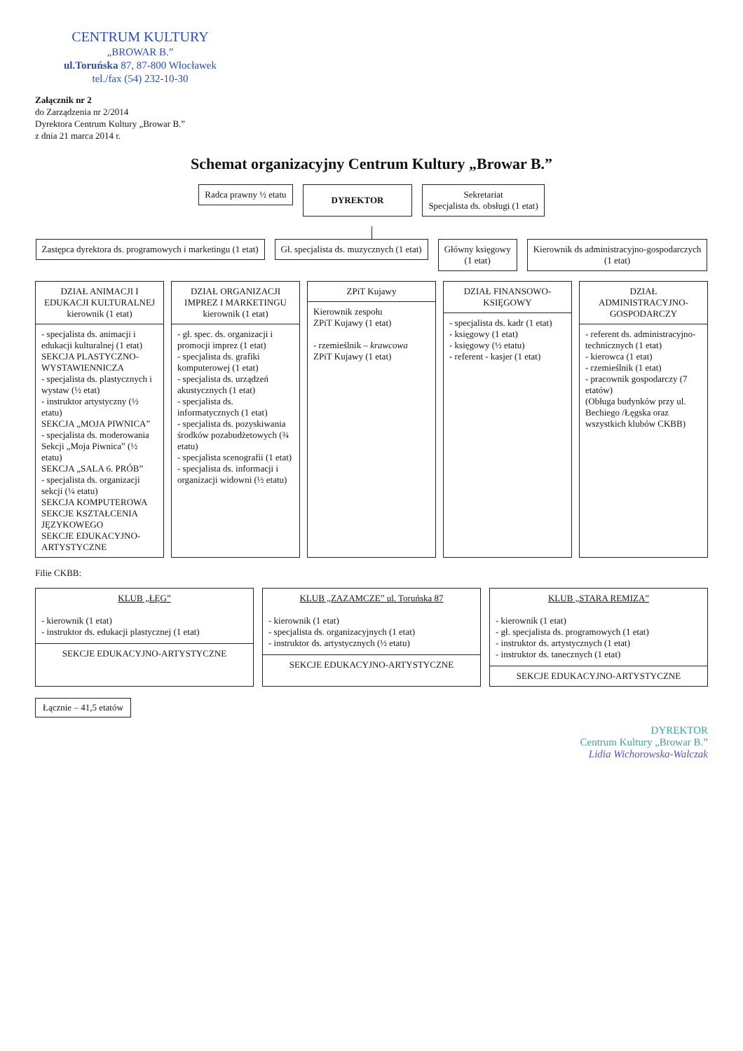CENTRUM KULTURY
„BROWAR B.”
ul.Toruńska 87, 87-800 Włocławek
tel./fax (54) 232-10-30
Załącznik nr 2
do Zarządzenia nr 2/2014
Dyrektora Centrum Kultury „Browar B.”
z dnia 21 marca 2014 r.
Schemat organizacyjny Centrum Kultury „Browar B.”
Radca prawny ½ etatu
DYREKTOR
Sekretariat
Specjalista ds. obsługi (1 etat)
Zastępca dyrektora ds. programowych i marketingu (1 etat)
Gł. specjalista ds. muzycznych (1 etat)
Główny księgowy
(1 etat)
Kierownik ds administracyjno-gospodarczych
(1 etat)
DZIAŁ ANIMACJI I EDUKACJI KULTURALNEJ kierownik (1 etat)
- specjalista ds. animacji i edukacji kulturalnej (1 etat)
SEKCJA PLASTYCZNO-WYSTAWIENNICZA
- specjalista ds. plastycznych i wystaw (½ etat)
- instruktor artystyczny (½ etatu)
SEKCJA „MOJA PIWNICA”
- specjalista ds. moderowania Sekcji „Moja Piwnica” (½ etatu)
SEKCJA „SALA 6. PRÓB”
- specjalista ds. organizacji sekcji (¼ etatu)
SEKCJA KOMPUTEROWA
SEKCJE KSZTAŁCENIA JĘZYKOWEGO
SEKCJE EDUKACYJNO-ARTYSTYCZNE
DZIAŁ ORGANIZACJI IMPREZ I MARKETINGU kierownik (1 etat)
- gł. spec. ds. organizacji i promocji imprez (1 etat)
- specjalista ds. grafiki komputerowej (1 etat)
- specjalista ds. urządzeń akustycznych (1 etat)
- specjalista ds. informatycznych (1 etat)
- specjalista ds. pozyskiwania środków pozabudżetowych (¾ etatu)
- specjalista scenografii (1 etat)
- specjalista ds. informacji i organizacji widowni (½ etatu)
ZPiT Kujawy
Kierownik zespołu
ZPiT Kujawy (1 etat)
- rzemieślnik – krawcowa
ZPiT Kujawy (1 etat)
DZIAŁ FINANSOWO-KSIĘGOWY
- specjalista ds. kadr (1 etat)
- księgowy (1 etat)
- księgowy (½ etatu)
- referent - kasjer (1 etat)
DZIAŁ ADMINISTRACYJNO-GOSPODARCZY
- referent ds. administracyjno-technicznych (1 etat)
- kierowca (1 etat)
- rzemieślnik (1 etat)
- pracownik gospodarczy (7 etatów)
(Obługa budynków przy ul. Bechiego /Łęgska oraz wszystkich klubów CKBB)
Filie CKBB:
KLUB „ŁĘG”
- kierownik (1 etat)
- instruktor ds. edukacji plastycznej (1 etat)
SEKCJE EDUKACYJNO-ARTYSTYCZNE
KLUB „ZAZAMCZE” ul. Toruńska 87
- kierownik (1 etat)
- specjalista ds. organizacyjnych (1 etat)
- instruktor ds. artystycznych (½ etatu)
SEKCJE EDUKACYJNO-ARTYSTYCZNE
KLUB „STARA REMIZA”
- kierownik (1 etat)
- gł. specjalista ds. programowych (1 etat)
- instruktor ds. artystycznych (1 etat)
- instruktor ds. tanecznych (1 etat)
SEKCJE EDUKACYJNO-ARTYSTYCZNE
Łącznie – 41,5 etatów
DYREKTOR
Centrum Kultury „Browar B.”
Lidia Wichorowska-Walczak